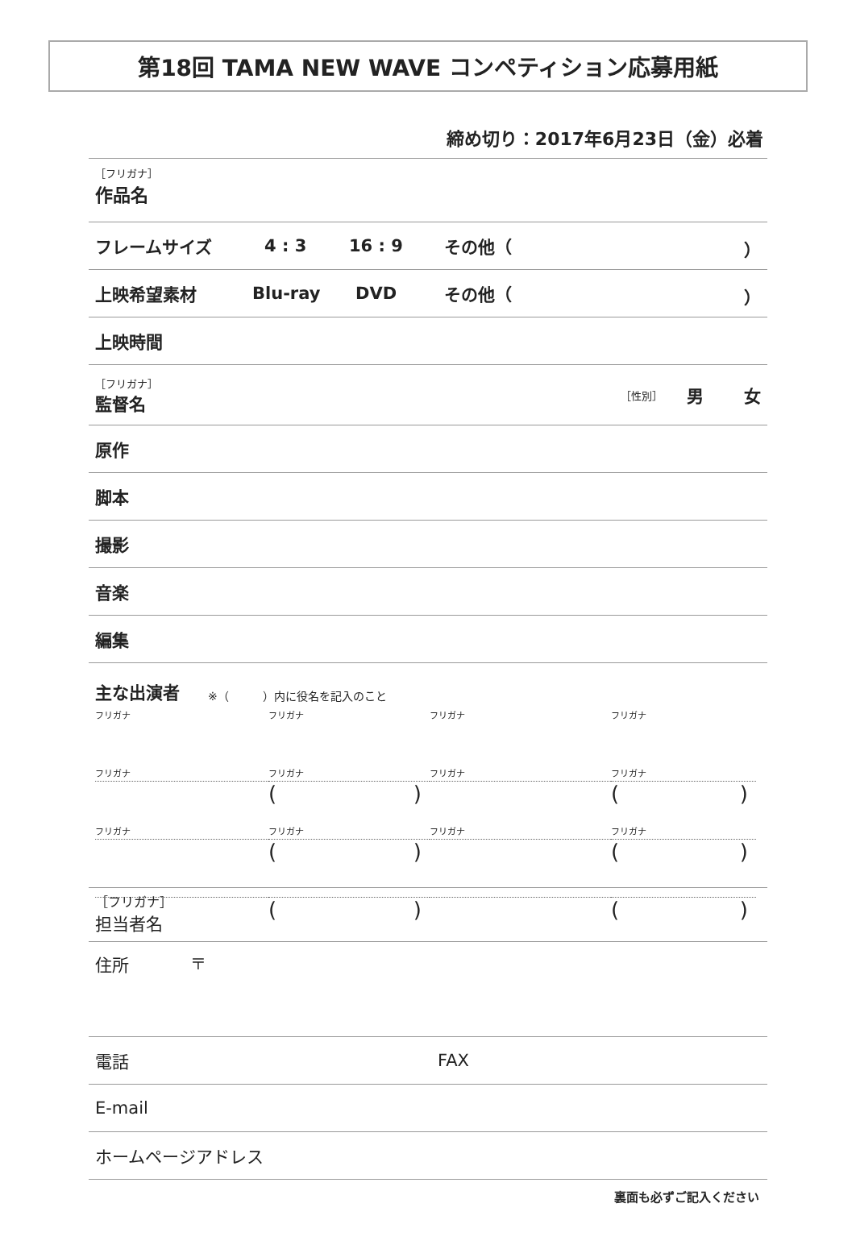第18回 TAMA NEW WAVE コンペティション応募用紙
締め切り：2017年6月23日（金）必着
［フリガナ］
作品名
フレームサイズ 4 : 3 16 : 9 その他（ ）
上映希望素材 Blu-ray DVD その他（ ）
上映時間
［フリガナ］
監督名
［性別］ 男 女
原作
脚本
撮影
音楽
編集
主な出演者 ※（　　　）内に役名を記入のこと
フリガナ
フリガナ
()
フリガナ
フリガナ
()
フリガナ
フリガナ
()
フリガナ
フリガナ
()
フリガナ
フリガナ
()
フリガナ
フリガナ
()
［フリガナ］
担当者名
住所 〒
電話 FAX
E-mail
ホームページアドレス
裏面も必ずご記入ください